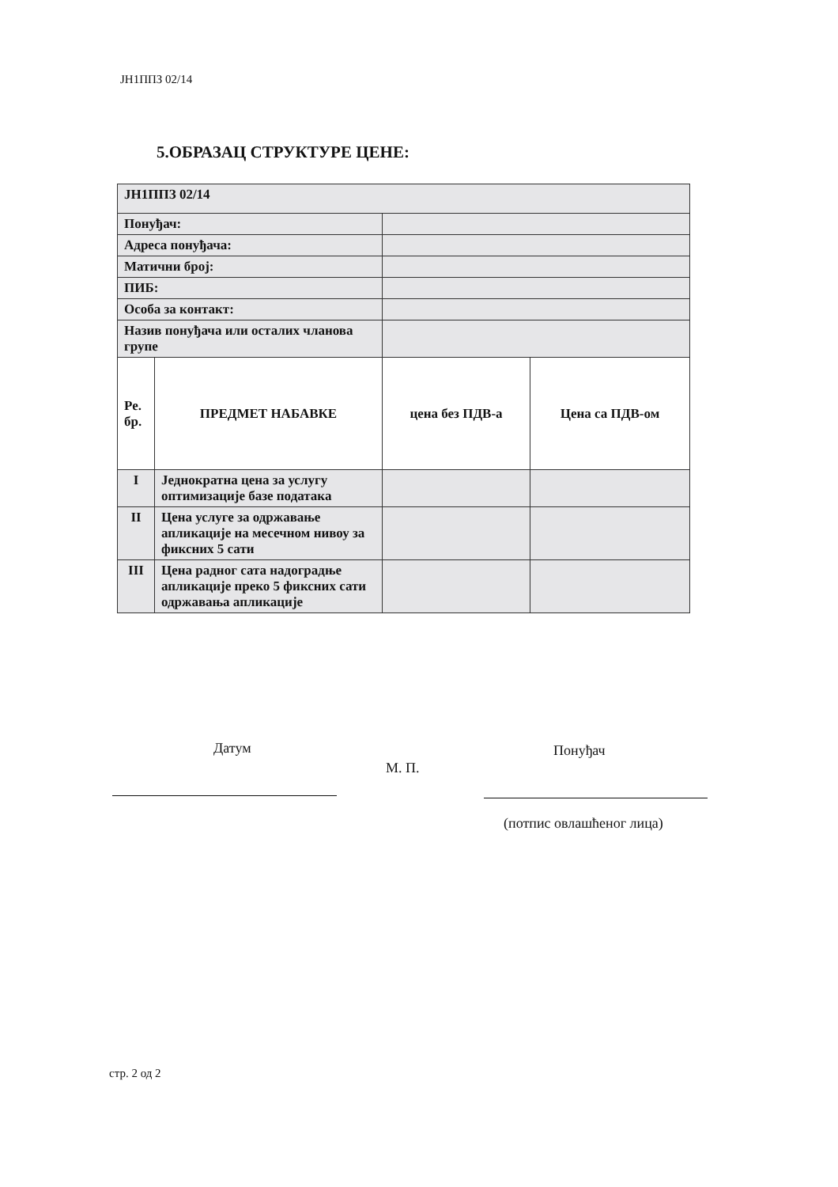ЈН1ППЗ 02/14
5.ОБРАЗАЦ СТРУКТУРЕ ЦЕНЕ:
| ЈН1ППЗ 02/14 | | | |
| Понуђач: | | | |
| Адреса понуђача: | | | |
| Матични број: | | | |
| ПИБ: | | | |
| Особа за контакт: | | | |
| Назив понуђача или осталих чланова групе | | | |
| Ре. бр. | ПРЕДМЕТ НАБАВКЕ | цена без ПДВ-а | Цена са ПДВ-ом |
| I | Једнократна цена за услугу оптимизације базе података | | |
| II | Цена услуге за одржавање апликације на месечном нивоу за фиксних 5 сати | | |
| III | Цена радног сата надоградње апликације преко 5 фиксних сати одржавања апликације | | |
Датум
М. П.
Понуђач
(потпис овлашћеног лица)
стр. 2 од 2